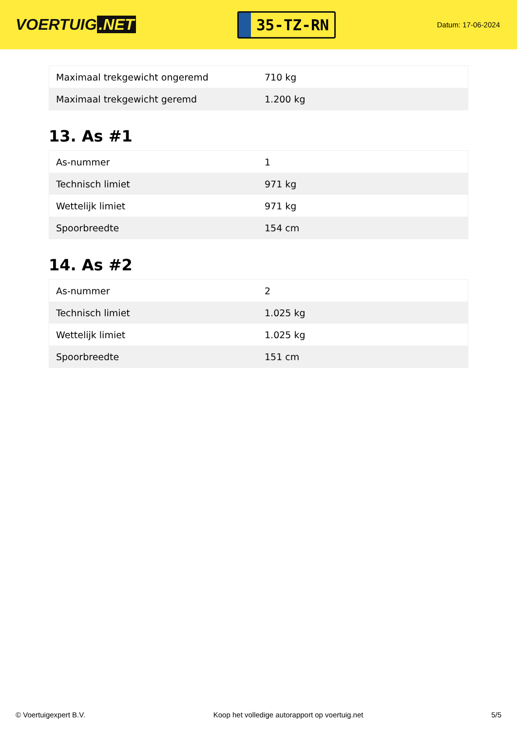VOERTUIG.NET
35-TZ-RN
Datum: 17-06-2024
| Maximaal trekgewicht ongeremd | 710 kg |
| Maximaal trekgewicht geremd | 1.200 kg |
13. As #1
| As-nummer | 1 |
| Technisch limiet | 971 kg |
| Wettelijk limiet | 971 kg |
| Spoorbreedte | 154 cm |
14. As #2
| As-nummer | 2 |
| Technisch limiet | 1.025 kg |
| Wettelijk limiet | 1.025 kg |
| Spoorbreedte | 151 cm |
© Voertuigexpert B.V. Koop het volledige autorapport op voertuig.net 5/5